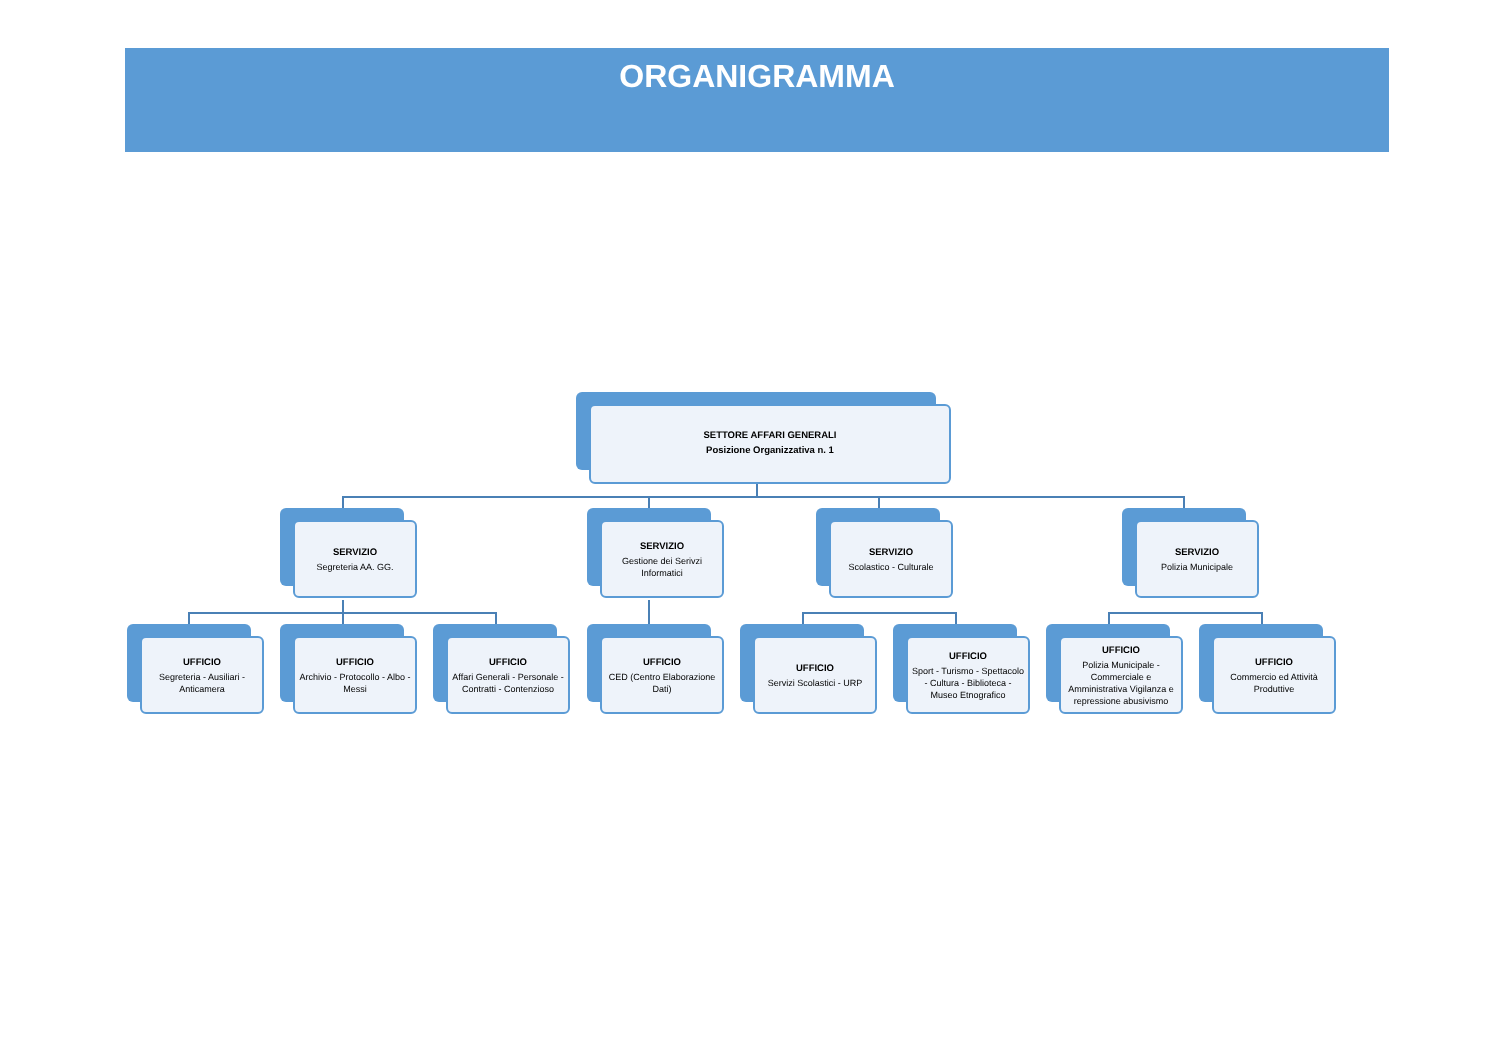ORGANIGRAMMA
SETTORE AFFARI GENERALI
Posizione Organizzativa n. 1
SERVIZIO
Segreteria AA. GG.
SERVIZIO
Gestione dei Serivzi Informatici
SERVIZIO
Scolastico - Culturale
SERVIZIO
Polizia Municipale
UFFICIO
Segreteria - Ausiliari - Anticamera
UFFICIO
Archivio - Protocollo - Albo - Messi
UFFICIO
Affari Generali - Personale - Contratti - Contenzioso
UFFICIO
CED (Centro Elaborazione Dati)
UFFICIO
Servizi Scolastici - URP
UFFICIO
Sport - Turismo - Spettacolo - Cultura - Biblioteca - Museo Etnografico
UFFICIO
Polizia Municipale - Commerciale e Amministrativa Vigilanza e repressione abusivismo
UFFICIO
Commercio ed Attività Produttive